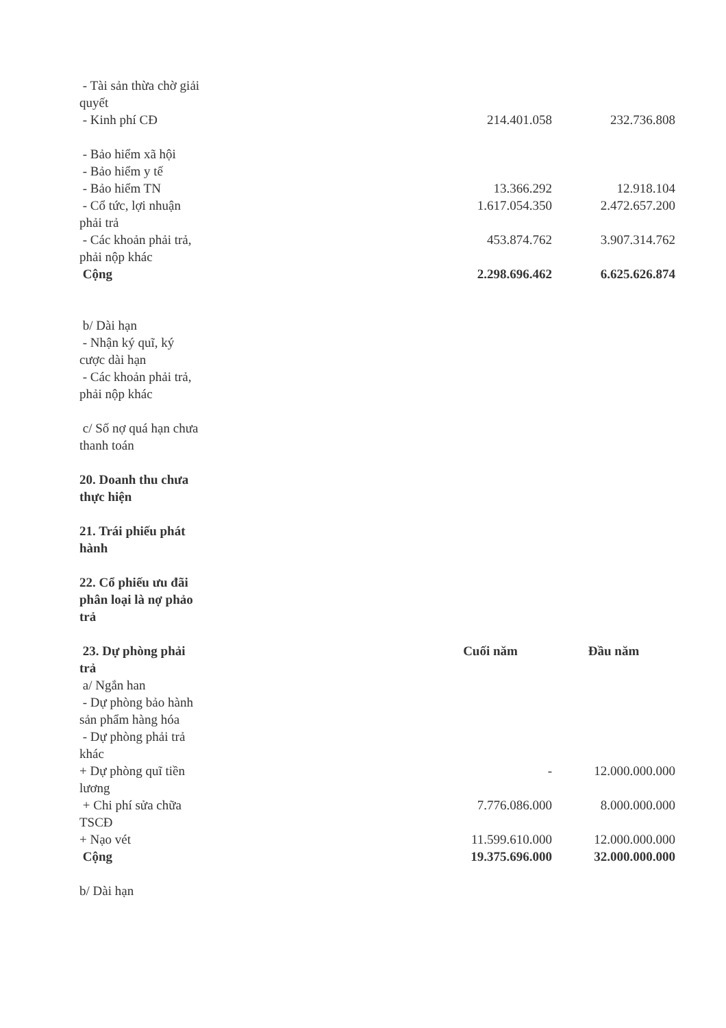| - Tài sản thừa chờ giải quyết | | | |
| - Kinh phí CĐ | | 214.401.058 | 232.736.808 |
| - Bảo hiểm xã hội | | | |
| - Bảo hiểm y tế | | | |
| - Bảo hiểm TN | | 13.366.292 | 12.918.104 |
| - Cổ tức, lợi nhuận phải trả | | 1.617.054.350 | 2.472.657.200 |
| - Các khoản phải trả, phải nộp khác | | 453.874.762 | 3.907.314.762 |
| Cộng | | 2.298.696.462 | 6.625.626.874 |
| b/ Dài hạn | | | |
| - Nhận ký quĩ, ký cược dài hạn | | | |
| - Các khoản phải trả, phải nộp khác | | | |
| c/ Số nợ quá hạn chưa thanh toán | | | |
| 20. Doanh thu chưa thực hiện | | | |
| 21. Trái phiếu phát hành | | | |
| 22. Cổ phiếu ưu đãi phân loại là nợ phảo trả | | | |
| 23. Dự phòng phải trả | | Cuối năm | Đầu năm |
| a/ Ngắn han | | | |
| - Dự phòng bảo hành sản phẩm hàng hóa | | | |
| - Dự phòng phải trả khác | | | |
| + Dự phòng quĩ tiền lương | | - | 12.000.000.000 |
| + Chi phí sửa chữa TSCĐ | | 7.776.086.000 | 8.000.000.000 |
| + Nạo vét | | 11.599.610.000 | 12.000.000.000 |
| Cộng | | 19.375.696.000 | 32.000.000.000 |
| b/ Dài hạn | | | |